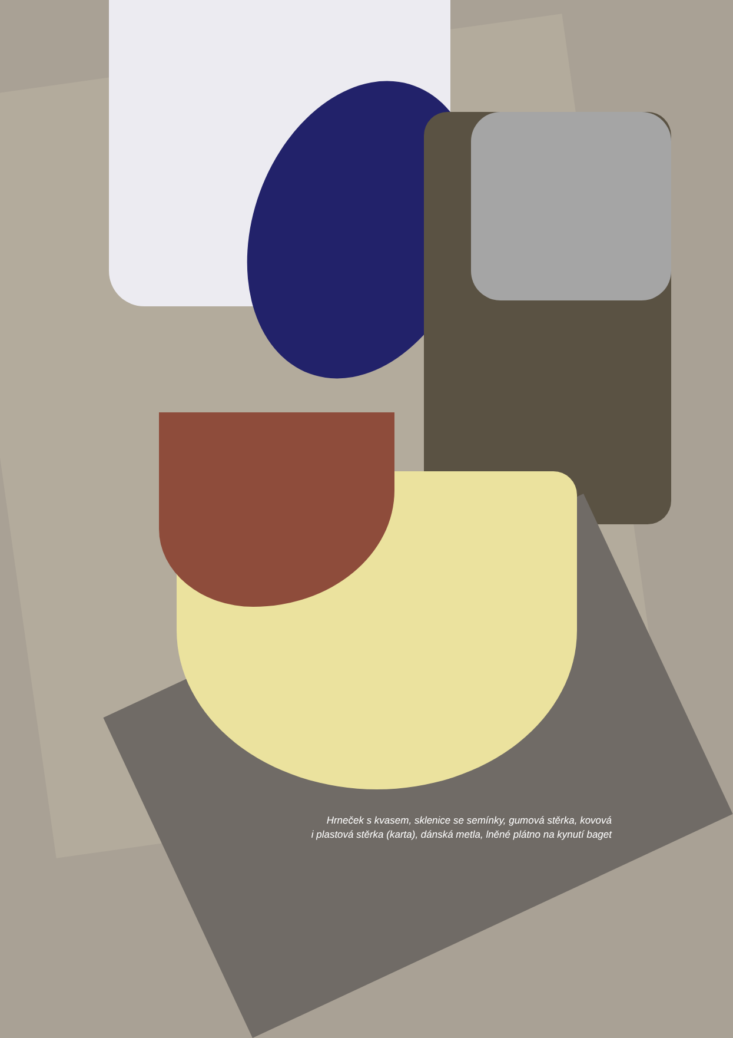Hrneček s kvasem, sklenice se semínky, gumová stěrka, kovová
i plastová stěrka (karta), dánská metla, lněné plátno na kynutí baget